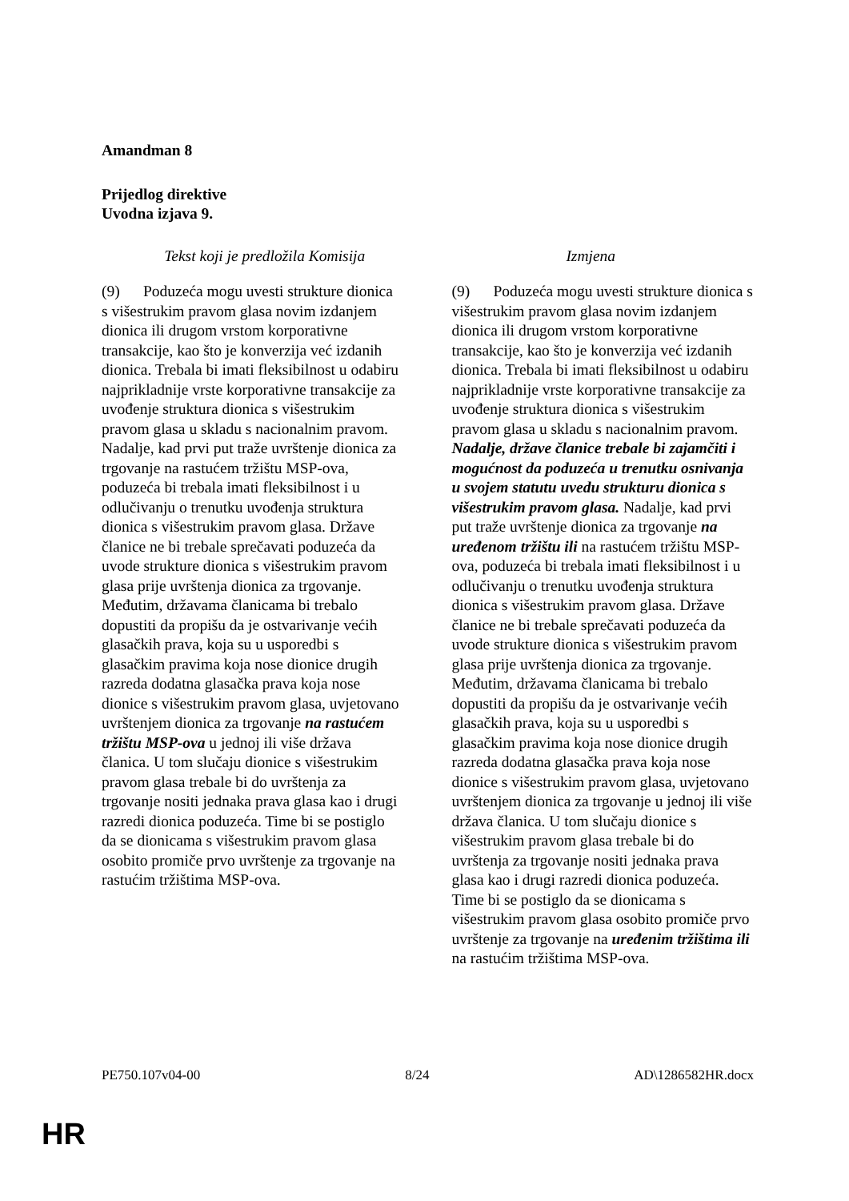Amandman 8
Prijedlog direktive
Uvodna izjava 9.
| Tekst koji je predložila Komisija | Izmjena |
| --- | --- |
| (9) Poduzeća mogu uvesti strukture dionica s višestrukim pravom glasa novim izdanjem dionica ili drugom vrstom korporativne transakcije, kao što je konverzija već izdanih dionica. Trebala bi imati fleksibilnost u odabiru najprikladnije vrste korporativne transakcije za uvođenje struktura dionica s višestrukim pravom glasa u skladu s nacionalnim pravom. Nadalje, kad prvi put traže uvrštenje dionica za trgovanje na rastućem tržištu MSP-ova, poduzeća bi trebala imati fleksibilnost i u odlučivanju o trenutku uvođenja struktura dionica s višestrukim pravom glasa. Države članice ne bi trebale sprečavati poduzeća da uvode strukture dionica s višestrukim pravom glasa prije uvrštenja dionica za trgovanje. Međutim, državama članicama bi trebalo dopustiti da propišu da je ostvarivanje većih glasačkih prava, koja su u usporedbi s glasačkim pravima koja nose dionice drugih razreda dodatna glasačka prava koja nose dionice s višestrukim pravom glasa, uvjetovano uvrštenjem dionica za trgovanje na rastućem tržištu MSP-ova u jednoj ili više država članica. U tom slučaju dionice s višestrukim pravom glasa trebale bi do uvrštenja za trgovanje nositi jednaka prava glasa kao i drugi razredi dionica poduzeća. Time bi se postiglo da se dionicama s višestrukim pravom glasa osobito promiče prvo uvrštenje za trgovanje na rastućim tržištima MSP-ova. | (9) Poduzeća mogu uvesti strukture dionica s višestrukim pravom glasa novim izdanjem dionica ili drugom vrstom korporativne transakcije, kao što je konverzija već izdanih dionica. Trebala bi imati fleksibilnost u odabiru najprikladnije vrste korporativne transakcije za uvođenje struktura dionica s višestrukim pravom glasa u skladu s nacionalnim pravom. Nadalje, države članice trebale bi zajamčiti i mogućnost da poduzeća u trenutku osnivanja u svojem statutu uvedu strukturu dionica s višestrukim pravom glasa. Nadalje, kad prvi put traže uvrštenje dionica za trgovanje na uređenom tržištu ili na rastućem tržištu MSP-ova, poduzeća bi trebala imati fleksibilnost i u odlučivanju o trenutku uvođenja struktura dionica s višestrukim pravom glasa. Države članice ne bi trebale sprečavati poduzeća da uvode strukture dionica s višestrukim pravom glasa prije uvrštenja dionica za trgovanje. Međutim, državama članicama bi trebalo dopustiti da propišu da je ostvarivanje većih glasačkih prava, koja su u usporedbi s glasačkim pravima koja nose dionice drugih razreda dodatna glasačka prava koja nose dionice s višestrukim pravom glasa, uvjetovano uvrštenjem dionica za trgovanje u jednoj ili više država članica. U tom slučaju dionice s višestrukim pravom glasa trebale bi do uvrštenja za trgovanje nositi jednaka prava glasa kao i drugi razredi dionica poduzeća. Time bi se postiglo da se dionicama s višestrukim pravom glasa osobito promiče prvo uvrštenje za trgovanje na uređenim tržištima ili na rastućim tržištima MSP-ova. |
PE750.107v04-00 8/24 AD\1286582HR.docx
HR